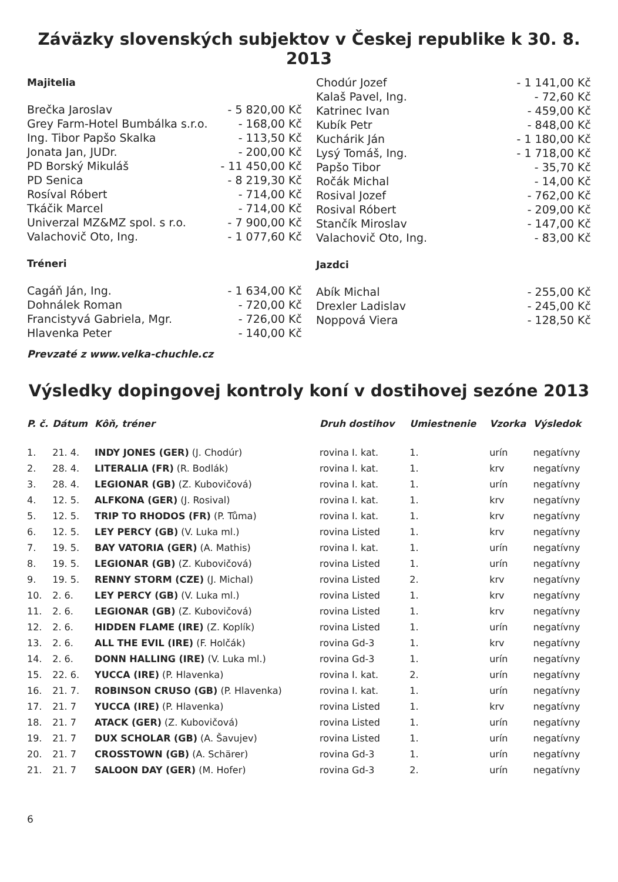Záväzky slovenských subjektov v Českej republike k 30. 8. 2013
Majitelia
| Brečka Jaroslav | - 5 820,00 Kč |
| Grey Farm-Hotel Bumbálka s.r.o. | - 168,00 Kč |
| Ing. Tibor Papšo Skalka | - 113,50 Kč |
| Jonata Jan, JUDr. | - 200,00 Kč |
| PD Borský Mikuláš | - 11 450,00 Kč |
| PD Senica | - 8 219,30 Kč |
| Rosíval Róbert | - 714,00 Kč |
| Tkáčik Marcel | - 714,00 Kč |
| Univerzal MZ&MZ spol. s r.o. | - 7 900,00 Kč |
| Valachovič Oto, Ing. | - 1 077,60 Kč |
Tréneri
| Cagáň Ján, Ing. | - 1 634,00 Kč |
| Dohnálek Roman | - 720,00 Kč |
| Francistyvá Gabriela, Mgr. | - 726,00 Kč |
| Hlavenka Peter | - 140,00 Kč |
| Chodúr Jozef | - 1 141,00 Kč |
| Kalaš Pavel, Ing. | - 72,60 Kč |
| Katrinec Ivan | - 459,00 Kč |
| Kubík Petr | - 848,00 Kč |
| Kuchárik Ján | - 1 180,00 Kč |
| Lysý Tomáš, Ing. | - 1 718,00 Kč |
| Papšo Tibor | - 35,70 Kč |
| Ročák Michal | - 14,00 Kč |
| Rosival Jozef | - 762,00 Kč |
| Rosival Róbert | - 209,00 Kč |
| Stančík Miroslav | - 147,00 Kč |
| Valachovič Oto, Ing. | - 83,00 Kč |
Jazdci
| Abík Michal | - 255,00 Kč |
| Drexler Ladislav | - 245,00 Kč |
| Noppová Viera | - 128,50 Kč |
Prevzaté z www.velka-chuchle.cz
Výsledky dopingovej kontroly koní v dostihovej sezóne 2013
| P. č. | Dátum | Kôň, tréner | Druh dostihov | Umiestnenie | Vzorka | Výsledok |
| --- | --- | --- | --- | --- | --- | --- |
| 1. | 21. 4. | INDY JONES (GER) (J. Chodúr) | rovina I. kat. | 1. | urín | negatívny |
| 2. | 28. 4. | LITERALIA (FR) (R. Bodlák) | rovina I. kat. | 1. | krv | negatívny |
| 3. | 28. 4. | LEGIONAR (GB) (Z. Kubovičová) | rovina I. kat. | 1. | urín | negatívny |
| 4. | 12. 5. | ALFKONA (GER) (J. Rosival) | rovina I. kat. | 1. | krv | negatívny |
| 5. | 12. 5. | TRIP TO RHODOS (FR) (P. Tůma) | rovina I. kat. | 1. | krv | negatívny |
| 6. | 12. 5. | LEY PERCY (GB) (V. Luka ml.) | rovina Listed | 1. | krv | negatívny |
| 7. | 19. 5. | BAY VATORIA (GER) (A. Mathis) | rovina I. kat. | 1. | urín | negatívny |
| 8. | 19. 5. | LEGIONAR (GB) (Z. Kubovičová) | rovina Listed | 1. | urín | negatívny |
| 9. | 19. 5. | RENNY STORM (CZE) (J. Michal) | rovina Listed | 2. | krv | negatívny |
| 10. | 2. 6. | LEY PERCY (GB) (V. Luka ml.) | rovina Listed | 1. | krv | negatívny |
| 11. | 2. 6. | LEGIONAR (GB) (Z. Kubovičová) | rovina Listed | 1. | krv | negatívny |
| 12. | 2. 6. | HIDDEN FLAME (IRE) (Z. Koplík) | rovina Listed | 1. | urín | negatívny |
| 13. | 2. 6. | ALL THE EVIL (IRE) (F. Holčák) | rovina Gd-3 | 1. | krv | negatívny |
| 14. | 2. 6. | DONN HALLING (IRE) (V. Luka ml.) | rovina Gd-3 | 1. | urín | negatívny |
| 15. | 22. 6. | YUCCA (IRE) (P. Hlavenka) | rovina I. kat. | 2. | urín | negatívny |
| 16. | 21. 7. | ROBINSON CRUSO (GB) (P. Hlavenka) | rovina I. kat. | 1. | urín | negatívny |
| 17. | 21. 7 | YUCCA (IRE) (P. Hlavenka) | rovina Listed | 1. | krv | negatívny |
| 18. | 21. 7 | ATACK (GER) (Z. Kubovičová) | rovina Listed | 1. | urín | negatívny |
| 19. | 21. 7 | DUX SCHOLAR (GB) (A. Šavujev) | rovina Listed | 1. | urín | negatívny |
| 20. | 21. 7 | CROSSTOWN (GB) (A. Schärer) | rovina Gd-3 | 1. | urín | negatívny |
| 21. | 21. 7 | SALOON DAY (GER) (M. Hofer) | rovina Gd-3 | 2. | urín | negatívny |
6